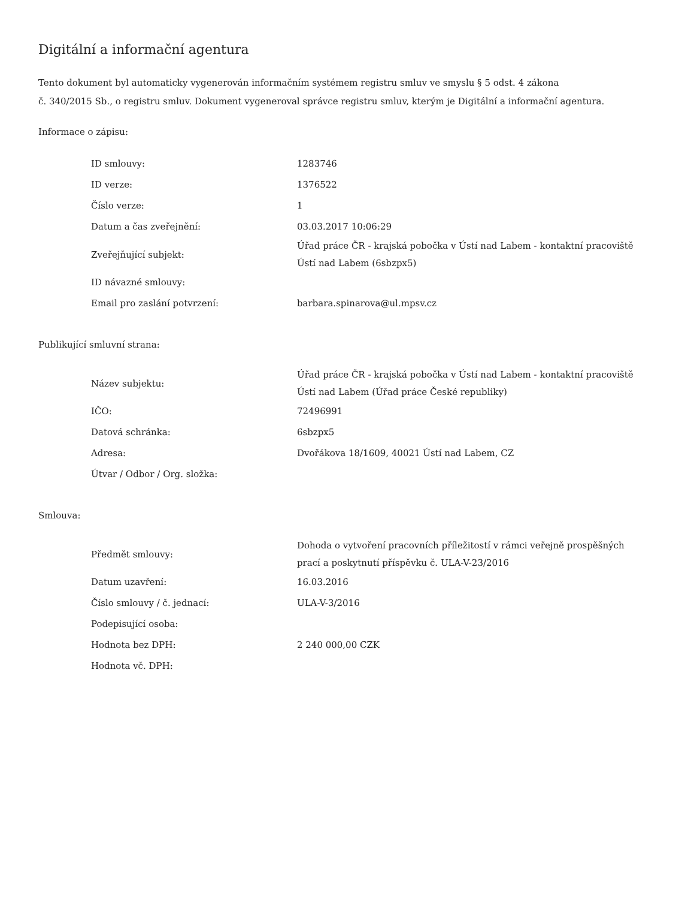Digitální a informační agentura
Tento dokument byl automaticky vygenerován informačním systémem registru smluv ve smyslu § 5 odst. 4 zákona
č. 340/2015 Sb., o registru smluv. Dokument vygeneroval správce registru smluv, kterým je Digitální a informační agentura.
Informace o zápisu:
| ID smlouvy: | 1283746 |
| ID verze: | 1376522 |
| Číslo verze: | 1 |
| Datum a čas zveřejnění: | 03.03.2017 10:06:29 |
| Zveřejňující subjekt: | Úřad práce ČR - krajská pobočka v Ústí nad Labem - kontaktní pracoviště Ústí nad Labem (6sbzpx5) |
| ID návazné smlouvy: | |
| Email pro zaslání potvrzení: | barbara.spinarova@ul.mpsv.cz |
Publikující smluvní strana:
| Název subjektu: | Úřad práce ČR - krajská pobočka v Ústí nad Labem - kontaktní pracoviště Ústí nad Labem (Úřad práce České republiky) |
| IČO: | 72496991 |
| Datová schránka: | 6sbzpx5 |
| Adresa: | Dvořákova 18/1609, 40021 Ústí nad Labem, CZ |
| Útvar / Odbor / Org. složka: | |
Smlouva:
| Předmět smlouvy: | Dohoda o vytvoření pracovních příležitostí v rámci veřejně prospěšných prací a poskytnutí příspěvku č. ULA-V-23/2016 |
| Datum uzavření: | 16.03.2016 |
| Číslo smlouvy / č. jednací: | ULA-V-3/2016 |
| Podepisující osoba: | |
| Hodnota bez DPH: | 2 240 000,00 CZK |
| Hodnota vč. DPH: | |